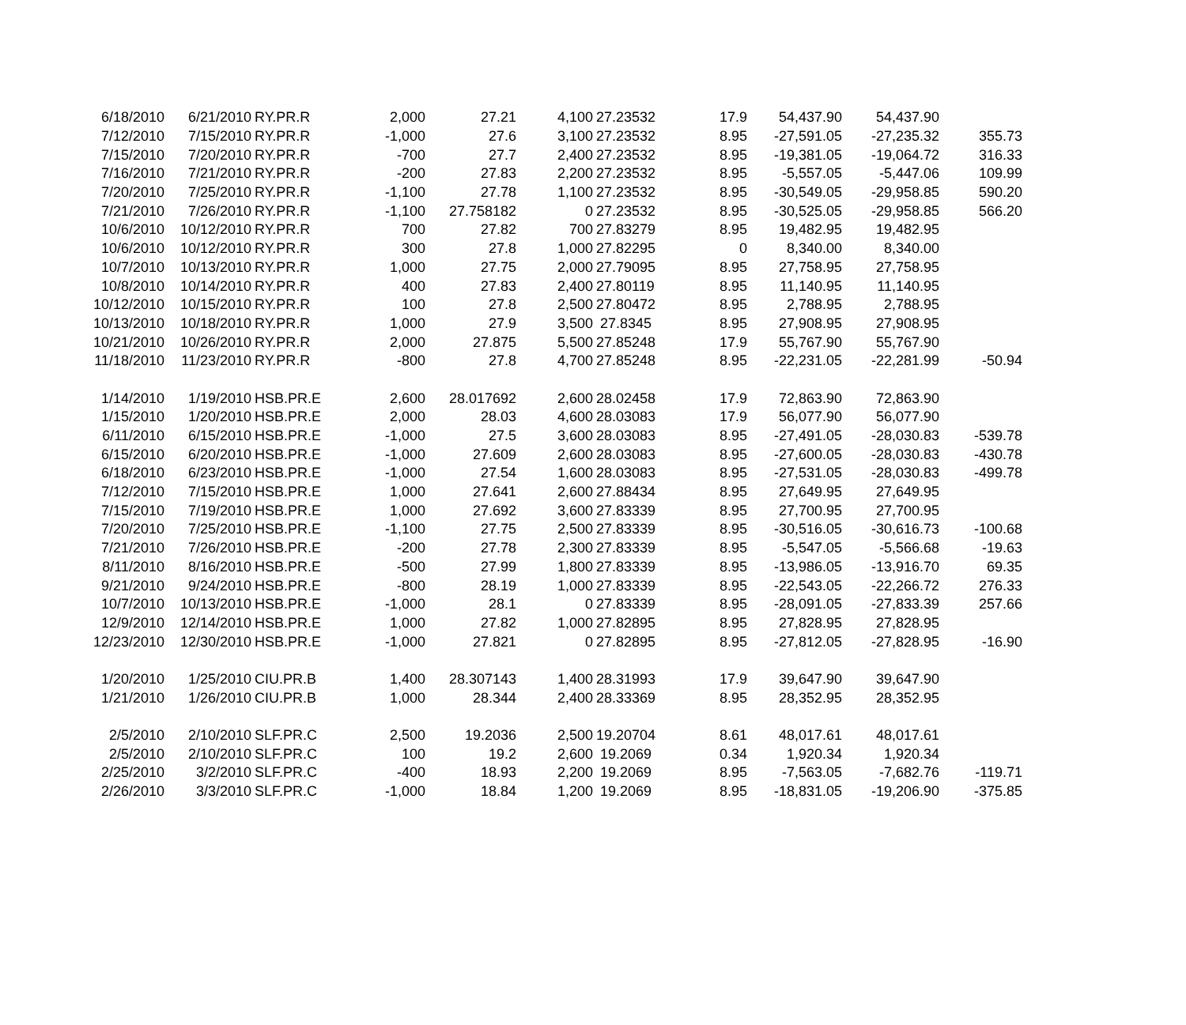| 6/18/2010 | 6/21/2010 | RY.PR.R | 2,000 | 27.21 | 4,100 | 27.23532 | 17.9 | 54,437.90 | 54,437.90 | |
| 7/12/2010 | 7/15/2010 | RY.PR.R | -1,000 | 27.6 | 3,100 | 27.23532 | 8.95 | -27,591.05 | -27,235.32 | 355.73 |
| 7/15/2010 | 7/20/2010 | RY.PR.R | -700 | 27.7 | 2,400 | 27.23532 | 8.95 | -19,381.05 | -19,064.72 | 316.33 |
| 7/16/2010 | 7/21/2010 | RY.PR.R | -200 | 27.83 | 2,200 | 27.23532 | 8.95 | -5,557.05 | -5,447.06 | 109.99 |
| 7/20/2010 | 7/25/2010 | RY.PR.R | -1,100 | 27.78 | 1,100 | 27.23532 | 8.95 | -30,549.05 | -29,958.85 | 590.20 |
| 7/21/2010 | 7/26/2010 | RY.PR.R | -1,100 | 27.758182 | 0 | 27.23532 | 8.95 | -30,525.05 | -29,958.85 | 566.20 |
| 10/6/2010 | 10/12/2010 | RY.PR.R | 700 | 27.82 | 700 | 27.83279 | 8.95 | 19,482.95 | 19,482.95 | |
| 10/6/2010 | 10/12/2010 | RY.PR.R | 300 | 27.8 | 1,000 | 27.82295 | 0 | 8,340.00 | 8,340.00 | |
| 10/7/2010 | 10/13/2010 | RY.PR.R | 1,000 | 27.75 | 2,000 | 27.79095 | 8.95 | 27,758.95 | 27,758.95 | |
| 10/8/2010 | 10/14/2010 | RY.PR.R | 400 | 27.83 | 2,400 | 27.80119 | 8.95 | 11,140.95 | 11,140.95 | |
| 10/12/2010 | 10/15/2010 | RY.PR.R | 100 | 27.8 | 2,500 | 27.80472 | 8.95 | 2,788.95 | 2,788.95 | |
| 10/13/2010 | 10/18/2010 | RY.PR.R | 1,000 | 27.9 | 3,500 | 27.8345 | 8.95 | 27,908.95 | 27,908.95 | |
| 10/21/2010 | 10/26/2010 | RY.PR.R | 2,000 | 27.875 | 5,500 | 27.85248 | 17.9 | 55,767.90 | 55,767.90 | |
| 11/18/2010 | 11/23/2010 | RY.PR.R | -800 | 27.8 | 4,700 | 27.85248 | 8.95 | -22,231.05 | -22,281.99 | -50.94 |
| 1/14/2010 | 1/19/2010 | HSB.PR.E | 2,600 | 28.017692 | 2,600 | 28.02458 | 17.9 | 72,863.90 | 72,863.90 | |
| 1/15/2010 | 1/20/2010 | HSB.PR.E | 2,000 | 28.03 | 4,600 | 28.03083 | 17.9 | 56,077.90 | 56,077.90 | |
| 6/11/2010 | 6/15/2010 | HSB.PR.E | -1,000 | 27.5 | 3,600 | 28.03083 | 8.95 | -27,491.05 | -28,030.83 | -539.78 |
| 6/15/2010 | 6/20/2010 | HSB.PR.E | -1,000 | 27.609 | 2,600 | 28.03083 | 8.95 | -27,600.05 | -28,030.83 | -430.78 |
| 6/18/2010 | 6/23/2010 | HSB.PR.E | -1,000 | 27.54 | 1,600 | 28.03083 | 8.95 | -27,531.05 | -28,030.83 | -499.78 |
| 7/12/2010 | 7/15/2010 | HSB.PR.E | 1,000 | 27.641 | 2,600 | 27.88434 | 8.95 | 27,649.95 | 27,649.95 | |
| 7/15/2010 | 7/19/2010 | HSB.PR.E | 1,000 | 27.692 | 3,600 | 27.83339 | 8.95 | 27,700.95 | 27,700.95 | |
| 7/20/2010 | 7/25/2010 | HSB.PR.E | -1,100 | 27.75 | 2,500 | 27.83339 | 8.95 | -30,516.05 | -30,616.73 | -100.68 |
| 7/21/2010 | 7/26/2010 | HSB.PR.E | -200 | 27.78 | 2,300 | 27.83339 | 8.95 | -5,547.05 | -5,566.68 | -19.63 |
| 8/11/2010 | 8/16/2010 | HSB.PR.E | -500 | 27.99 | 1,800 | 27.83339 | 8.95 | -13,986.05 | -13,916.70 | 69.35 |
| 9/21/2010 | 9/24/2010 | HSB.PR.E | -800 | 28.19 | 1,000 | 27.83339 | 8.95 | -22,543.05 | -22,266.72 | 276.33 |
| 10/7/2010 | 10/13/2010 | HSB.PR.E | -1,000 | 28.1 | 0 | 27.83339 | 8.95 | -28,091.05 | -27,833.39 | 257.66 |
| 12/9/2010 | 12/14/2010 | HSB.PR.E | 1,000 | 27.82 | 1,000 | 27.82895 | 8.95 | 27,828.95 | 27,828.95 | |
| 12/23/2010 | 12/30/2010 | HSB.PR.E | -1,000 | 27.821 | 0 | 27.82895 | 8.95 | -27,812.05 | -27,828.95 | -16.90 |
| 1/20/2010 | 1/25/2010 | CIU.PR.B | 1,400 | 28.307143 | 1,400 | 28.31993 | 17.9 | 39,647.90 | 39,647.90 | |
| 1/21/2010 | 1/26/2010 | CIU.PR.B | 1,000 | 28.344 | 2,400 | 28.33369 | 8.95 | 28,352.95 | 28,352.95 | |
| 2/5/2010 | 2/10/2010 | SLF.PR.C | 2,500 | 19.2036 | 2,500 | 19.20704 | 8.61 | 48,017.61 | 48,017.61 | |
| 2/5/2010 | 2/10/2010 | SLF.PR.C | 100 | 19.2 | 2,600 | 19.2069 | 0.34 | 1,920.34 | 1,920.34 | |
| 2/25/2010 | 3/2/2010 | SLF.PR.C | -400 | 18.93 | 2,200 | 19.2069 | 8.95 | -7,563.05 | -7,682.76 | -119.71 |
| 2/26/2010 | 3/3/2010 | SLF.PR.C | -1,000 | 18.84 | 1,200 | 19.2069 | 8.95 | -18,831.05 | -19,206.90 | -375.85 |